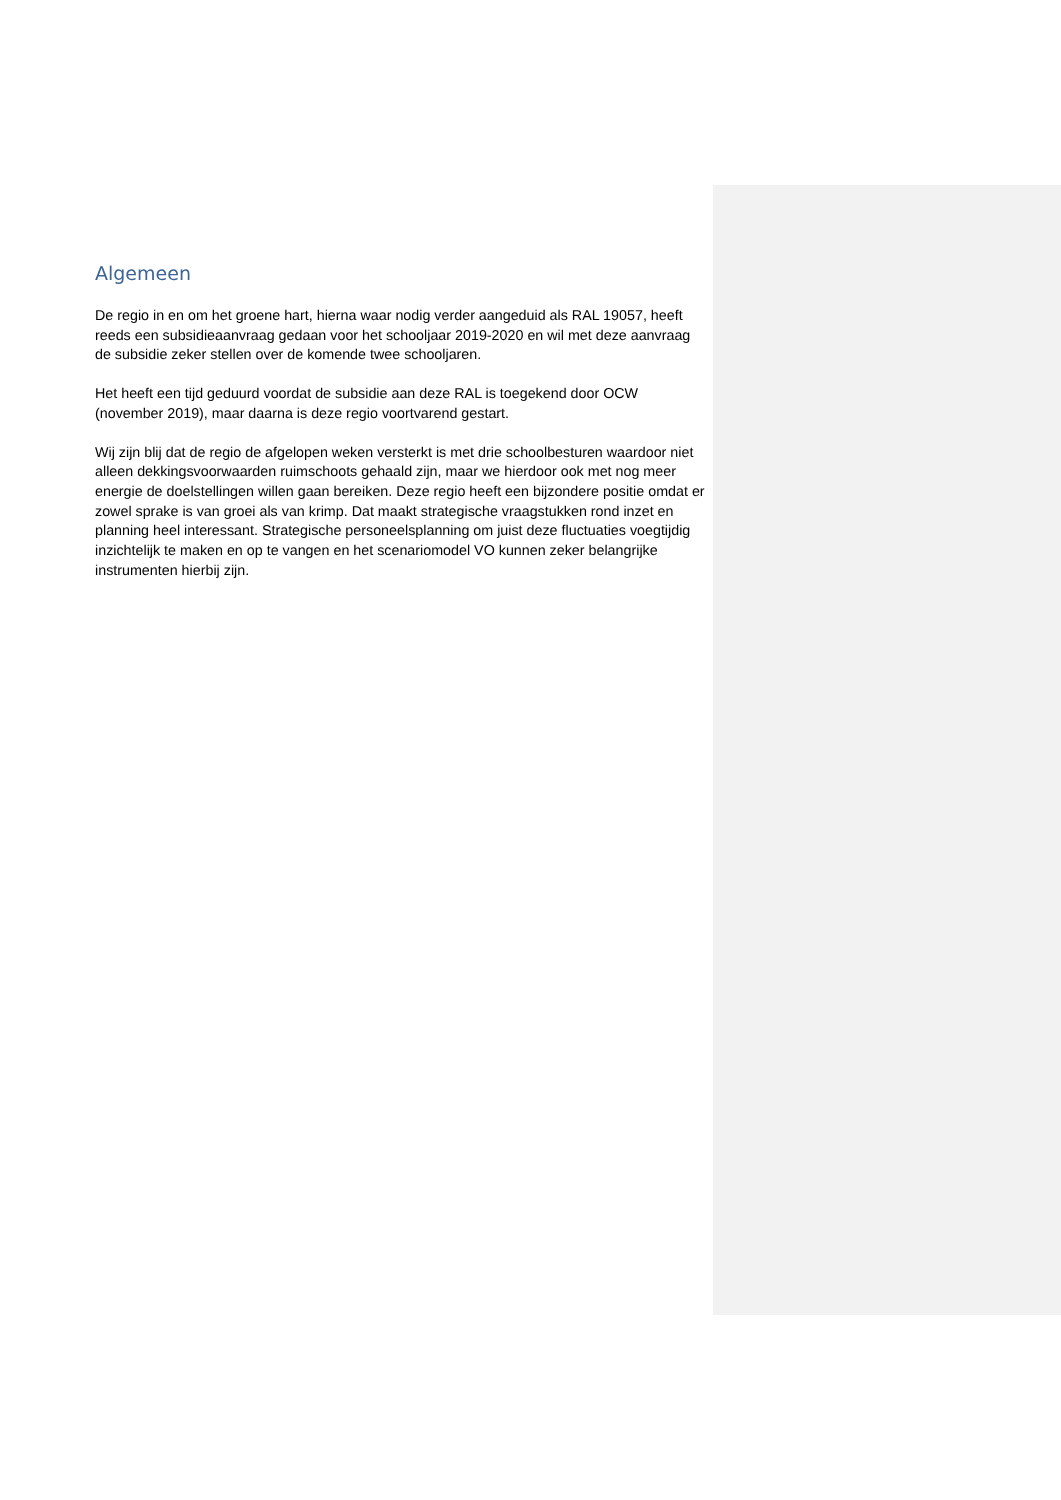Algemeen
De regio in en om het groene hart, hierna waar nodig verder aangeduid als RAL 19057, heeft reeds een subsidieaanvraag gedaan voor het schooljaar 2019-2020 en wil met deze aanvraag de subsidie zeker stellen over de komende twee schooljaren.
Het heeft een tijd geduurd voordat de subsidie aan deze RAL is toegekend door OCW (november 2019), maar daarna is deze regio voortvarend gestart.
Wij zijn blij dat de regio de afgelopen weken versterkt is met drie schoolbesturen waardoor niet alleen dekkingsvoorwaarden ruimschoots gehaald zijn, maar we hierdoor ook met nog meer energie de doelstellingen willen gaan bereiken. Deze regio heeft een bijzondere positie omdat er zowel sprake is van groei als van krimp. Dat maakt strategische vraagstukken rond inzet en planning heel interessant. Strategische personeelsplanning om juist deze fluctuaties voegtijdig inzichtelijk te maken en op te vangen en het scenariomodel VO kunnen zeker belangrijke instrumenten hierbij zijn.